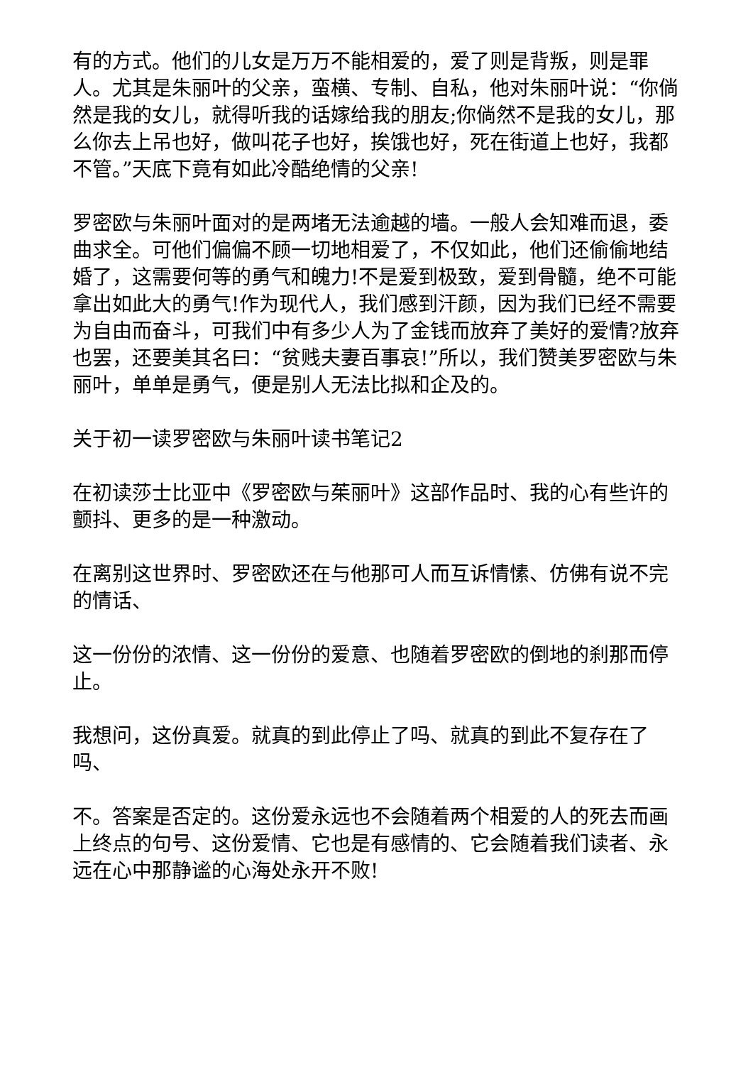有的方式。他们的儿女是万万不能相爱的，爱了则是背叛，则是罪人。尤其是朱丽叶的父亲，蛮横、专制、自私，他对朱丽叶说：“你倘然是我的女儿，就得听我的话嫁给我的朋友;你倘然不是我的女儿，那么你去上吊也好，做叫花子也好，挨饿也好，死在街道上也好，我都不管。”天底下竟有如此冷酷绝情的父亲!
罗密欧与朱丽叶面对的是两堵无法逾越的墙。一般人会知难而退，委曲求全。可他们偏偏不顾一切地相爱了，不仅如此，他们还偷偷地结婚了，这需要何等的勇气和魄力!不是爱到极致，爱到骨髓，绝不可能拿出如此大的勇气!作为现代人，我们感到汗颜，因为我们已经不需要为自由而奋斗，可我们中有多少人为了金钱而放弃了美好的爱情?放弃也罢，还要美其名曰：“贫贱夫妻百事哀!”所以，我们赞美罗密欧与朱丽叶，单单是勇气，便是别人无法比拟和企及的。
关于初一读罗密欧与朱丽叶读书笔记2
在初读莎士比亚中《罗密欧与茱丽叶》这部作品时、我的心有些许的颤抖、更多的是一种激动。
在离别这世界时、罗密欧还在与他那可人而互诉情愫、仿佛有说不完的情话、
这一份份的浓情、这一份份的爱意、也随着罗密欧的倒地的刹那而停止。
我想问，这份真爱。就真的到此停止了吗、就真的到此不复存在了吗、
不。答案是否定的。这份爱永远也不会随着两个相爱的人的死去而画上终点的句号、这份爱情、它也是有感情的、它会随着我们读者、永远在心中那静谧的心海处永开不败!